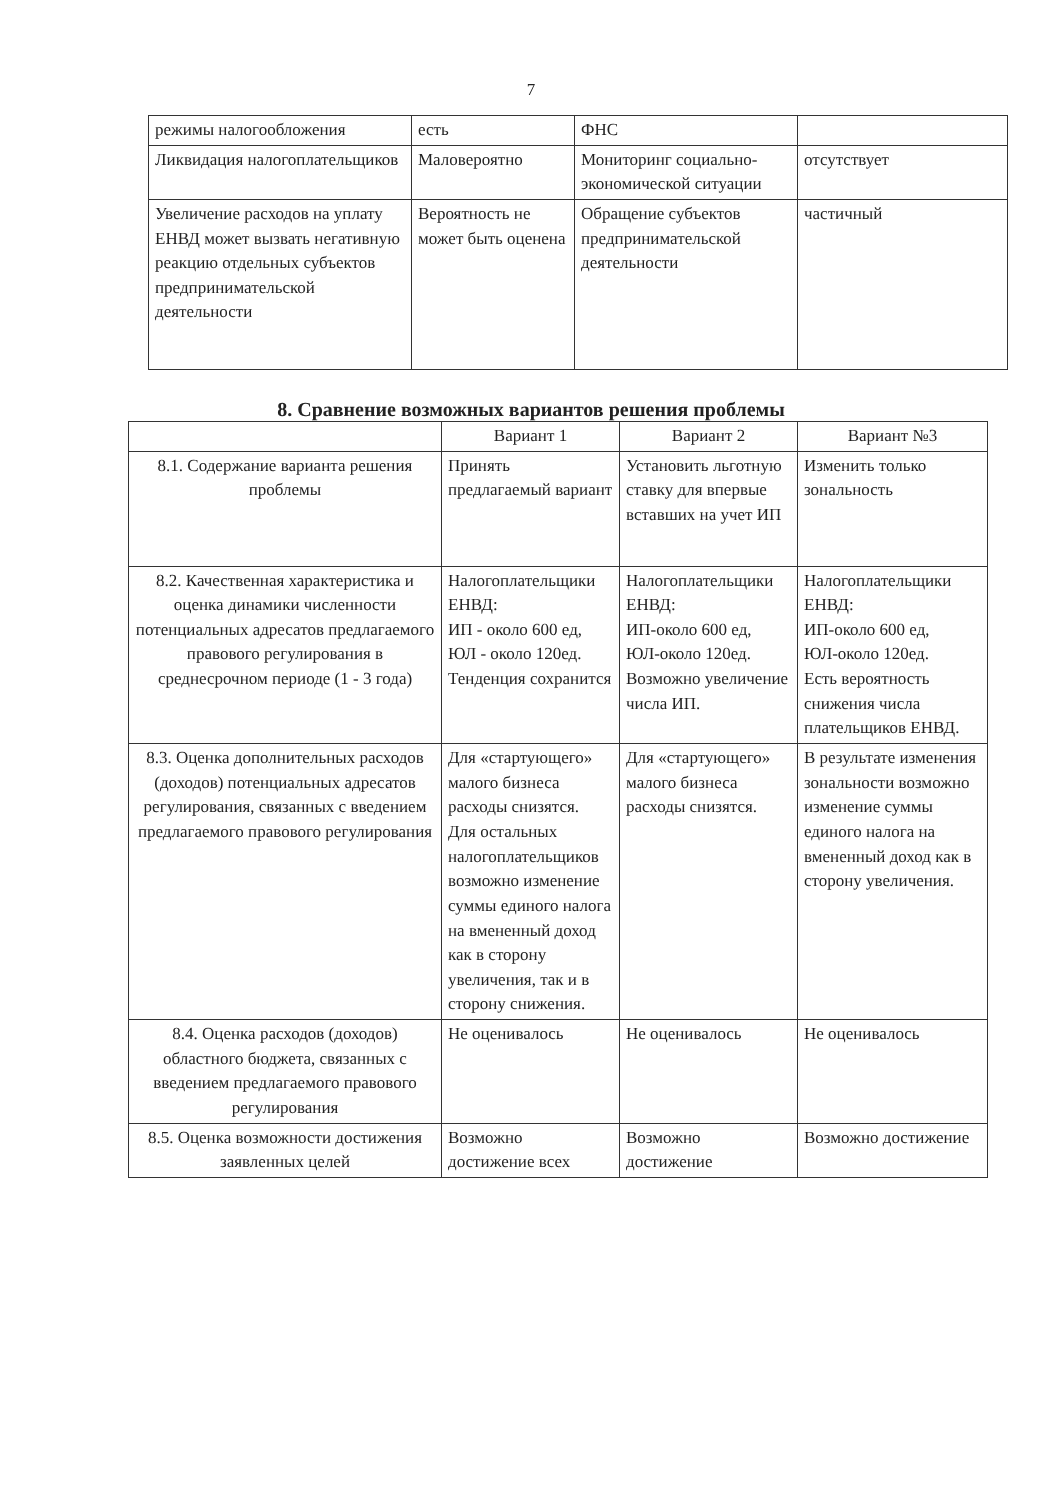7
| режимы налогообложения | есть | ФНС | |
| Ликвидация налогоплательщиков | Маловероятно | Мониторинг социально-экономической ситуации | отсутствует |
| Увеличение расходов на уплату ЕНВД может вызвать негативную реакцию отдельных субъектов предпринимательской деятельности | Вероятность не может быть оценена | Обращение субъектов предпринимательской деятельности | частичный |
8. Сравнение возможных вариантов решения проблемы
| | Вариант 1 | Вариант 2 | Вариант №3 |
| --- | --- | --- | --- |
| 8.1. Содержание варианта решения проблемы | Принять предлагаемый вариант | Установить льготную ставку для впервые вставших на учет ИП | Изменить только зональность |
| 8.2. Качественная характеристика и оценка динамики численности потенциальных адресатов предлагаемого правового регулирования в среднесрочном периоде (1 - 3 года) | Налогоплательщики ЕНВД: ИП - около 600 ед, ЮЛ - около 120ед. Тенденция сохранится | Налогоплательщики ЕНВД: ИП-около 600 ед, ЮЛ-около 120ед. Возможно увеличение числа ИП. | Налогоплательщики ЕНВД: ИП-около 600 ед, ЮЛ-около 120ед. Есть вероятность снижения числа плательщиков ЕНВД. |
| 8.3. Оценка дополнительных расходов (доходов) потенциальных адресатов регулирования, связанных с введением предлагаемого правового регулирования | Для «стартующего» малого бизнеса расходы снизятся. Для остальных налогоплательщиков возможно изменение суммы единого налога на вмененный доход как в сторону увеличения, так и в сторону снижения. | Для «стартующего» малого бизнеса расходы снизятся. | В результате изменения зональности возможно изменение суммы единого налога на вмененный доход как в сторону увеличения. |
| 8.4. Оценка расходов (доходов) областного бюджета, связанных с введением предлагаемого правового регулирования | Не оценивалось | Не оценивалось | Не оценивалось |
| 8.5. Оценка возможности достижения заявленных целей | Возможно достижение всех | Возможно достижение | Возможно достижение |